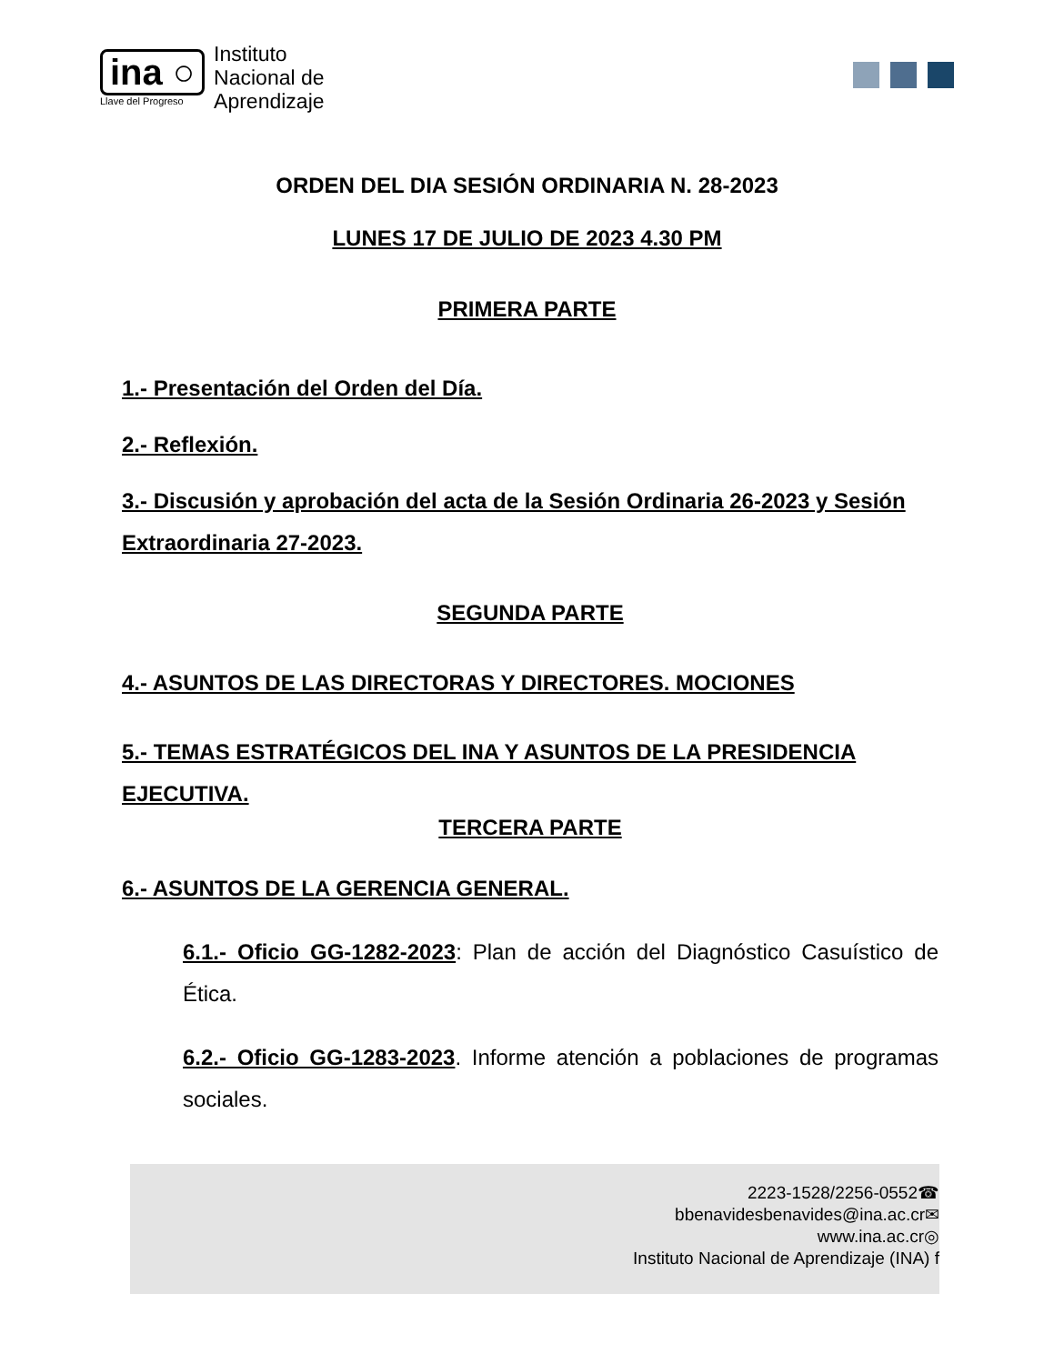ina ○
Llave del Progreso
Instituto
Nacional de
Aprendizaje
ORDEN DEL DIA SESIÓN ORDINARIA N. 28-2023
LUNES 17 DE JULIO DE 2023 4.30 PM
PRIMERA PARTE
1.- Presentación del Orden del Día.
2.- Reflexión.
3.- Discusión y aprobación del acta de la Sesión Ordinaria 26-2023 y Sesión Extraordinaria 27-2023.
SEGUNDA PARTE
4.- ASUNTOS DE LAS DIRECTORAS Y DIRECTORES. MOCIONES
5.- TEMAS ESTRATÉGICOS DEL INA Y ASUNTOS DE LA PRESIDENCIA EJECUTIVA.
TERCERA PARTE
6.- ASUNTOS DE LA GERENCIA GENERAL.
6.1.- Oficio GG-1282-2023: Plan de acción del Diagnóstico Casuístico de Ética.
6.2.- Oficio GG-1283-2023. Informe atención a poblaciones de programas sociales.
2223-1528/2256-0552☎
bbenavidesbenavides@ina.ac.cr✉
www.ina.ac.cr◎
Instituto Nacional de Aprendizaje (INA) f